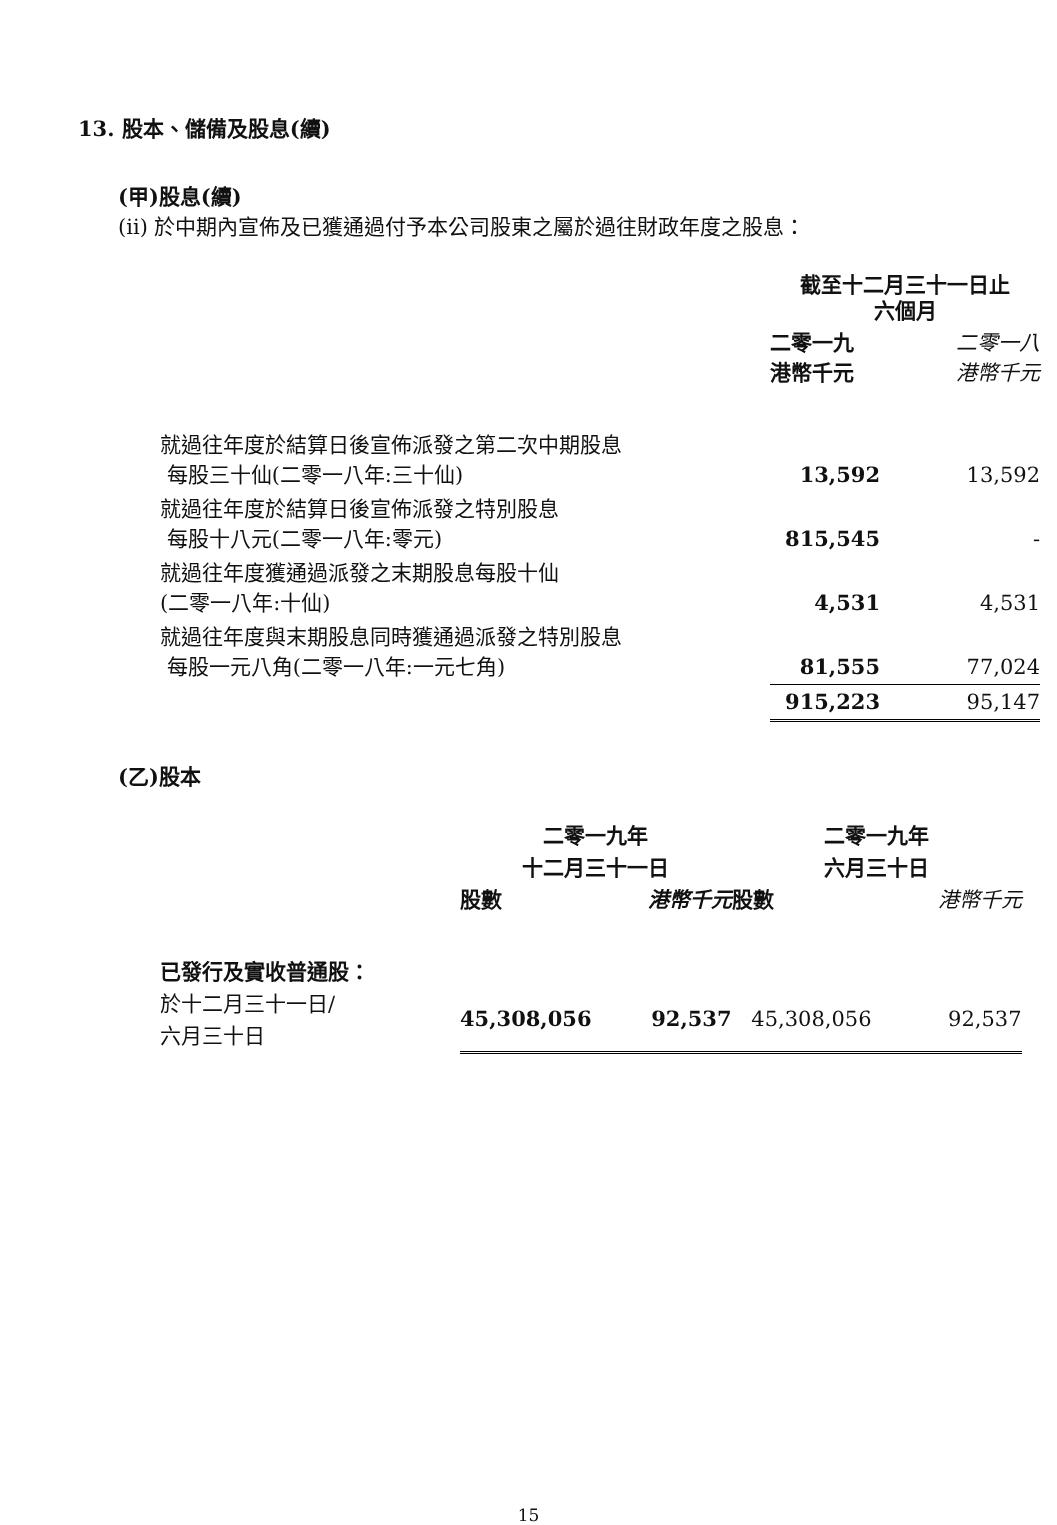13. 股本、儲備及股息(續)
(甲)股息(續)
(ii) 於中期內宣佈及已獲通過付予本公司股東之屬於過往財政年度之股息：
| | 截至十二月三十一日止 六個月 | |
| | 二零一九 港幣千元 | 二零一八 港幣千元 |
| 就過往年度於結算日後宣佈派發之第二次中期股息 每股三十仙(二零一八年:三十仙) | 13,592 | 13,592 |
| 就過往年度於結算日後宣佈派發之特別股息 每股十八元(二零一八年:零元) | 815,545 | - |
| 就過往年度獲通過派發之末期股息每股十仙 (二零一八年:十仙) | 4,531 | 4,531 |
| 就過往年度與末期股息同時獲通過派發之特別股息 每股一元八角(二零一八年:一元七角) | 81,555 | 77,024 |
| | 915,223 | 95,147 |
(乙)股本
| | 二零一九年 十二月三十一日 | | 二零一九年 六月三十日 | |
| | 股數 | 港幣千元 | 股數 | 港幣千元 |
| 已發行及實收普通股： | | | | |
| 於十二月三十一日/ 六月三十日 | 45,308,056 | 92,537 | 45,308,056 | 92,537 |
15